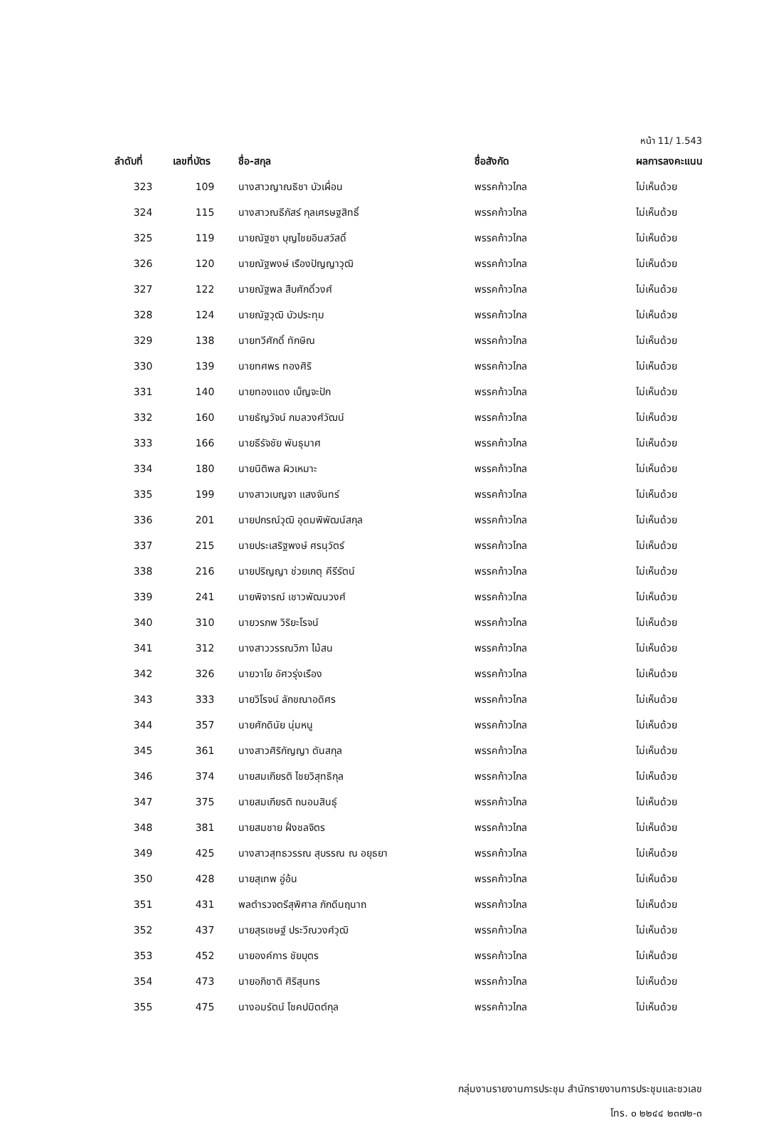หน้า 11/ 1.543
| ลำดับที่ | เลขที่บัตร | ชื่อ-สกุล | ชื่อสังกัด | ผลการลงคะแนน |
| --- | --- | --- | --- | --- |
| 323 | 109 | นางสาวญาณธิชา บัวเผื่อน | พรรคก้าวไกล | ไม่เห็นด้วย |
| 324 | 115 | นางสาวณธีภัสร์ กุลเศรษฐสิทธิ์ | พรรคก้าวไกล | ไม่เห็นด้วย |
| 325 | 119 | นายณัฐชา บุญไชยอินสวัสดิ์ | พรรคก้าวไกล | ไม่เห็นด้วย |
| 326 | 120 | นายณัฐพงษ์ เรืองปัญญาวุฒิ | พรรคก้าวไกล | ไม่เห็นด้วย |
| 327 | 122 | นายณัฐพล สืบศักดิ์วงศ์ | พรรคก้าวไกล | ไม่เห็นด้วย |
| 328 | 124 | นายณัฐวุฒิ บัวประทุม | พรรคก้าวไกล | ไม่เห็นด้วย |
| 329 | 138 | นายทวีศักดิ์ ทักษิณ | พรรคก้าวไกล | ไม่เห็นด้วย |
| 330 | 139 | นายทศพร ทองศิริ | พรรคก้าวไกล | ไม่เห็นด้วย |
| 331 | 140 | นายทองแดง เบ็ญจะปัก | พรรคก้าวไกล | ไม่เห็นด้วย |
| 332 | 160 | นายธัญวัจน์ กมลวงศ์วัฒน์ | พรรคก้าวไกล | ไม่เห็นด้วย |
| 333 | 166 | นายธีรัจชัย พันธุมาศ | พรรคก้าวไกล | ไม่เห็นด้วย |
| 334 | 180 | นายนิติพล ผิวเหมาะ | พรรคก้าวไกล | ไม่เห็นด้วย |
| 335 | 199 | นางสาวเบญจา แสงจันทร์ | พรรคก้าวไกล | ไม่เห็นด้วย |
| 336 | 201 | นายปกรณ์วุฒิ อุดมพิพัฒน์สกุล | พรรคก้าวไกล | ไม่เห็นด้วย |
| 337 | 215 | นายประเสริฐพงษ์ ศรนุวัตร์ | พรรคก้าวไกล | ไม่เห็นด้วย |
| 338 | 216 | นายปริญญา ช่วยเกตุ คีรีรัตน์ | พรรคก้าวไกล | ไม่เห็นด้วย |
| 339 | 241 | นายพิจารณ์ เชาวพัฒนวงศ์ | พรรคก้าวไกล | ไม่เห็นด้วย |
| 340 | 310 | นายวรภพ วิริยะโรจน์ | พรรคก้าวไกล | ไม่เห็นด้วย |
| 341 | 312 | นางสาววรรณวิภา ไม้สน | พรรคก้าวไกล | ไม่เห็นด้วย |
| 342 | 326 | นายวาโย อัศวรุ่งเรือง | พรรคก้าวไกล | ไม่เห็นด้วย |
| 343 | 333 | นายวิโรจน์ ลักขณาอดิศร | พรรคก้าวไกล | ไม่เห็นด้วย |
| 344 | 357 | นายศักดินัย นุ่มหนู | พรรคก้าวไกล | ไม่เห็นด้วย |
| 345 | 361 | นางสาวศิริกัญญา ตันสกุล | พรรคก้าวไกล | ไม่เห็นด้วย |
| 346 | 374 | นายสมเกียรติ ไชยวิสุทธิกุล | พรรคก้าวไกล | ไม่เห็นด้วย |
| 347 | 375 | นายสมเกียรติ ถนอมสินธุ์ | พรรคก้าวไกล | ไม่เห็นด้วย |
| 348 | 381 | นายสมชาย ฝั่งชลจิตร | พรรคก้าวไกล | ไม่เห็นด้วย |
| 349 | 425 | นางสาวสุทธวรรณ สุบรรณ ณ อยุธยา | พรรคก้าวไกล | ไม่เห็นด้วย |
| 350 | 428 | นายสุเทพ อู่อ้น | พรรคก้าวไกล | ไม่เห็นด้วย |
| 351 | 431 | พลตำรวจตรีสุพิศาล ภักดีนฤนาถ | พรรคก้าวไกล | ไม่เห็นด้วย |
| 352 | 437 | นายสุรเชษฐ์ ประวีณวงศ์วุฒิ | พรรคก้าวไกล | ไม่เห็นด้วย |
| 353 | 452 | นายองค์การ ชัยบุตร | พรรคก้าวไกล | ไม่เห็นด้วย |
| 354 | 473 | นายอภิชาติ ศิริสุนทร | พรรคก้าวไกล | ไม่เห็นด้วย |
| 355 | 475 | นางอมรัตน์ โชคปมิตต์กุล | พรรคก้าวไกล | ไม่เห็นด้วย |
กลุ่มงานรายงานการประชุม สำนักรายงานการประชุมและชวเลข
โทร. ๐ ๒๒๔๔ ๒๓๗๒-๓